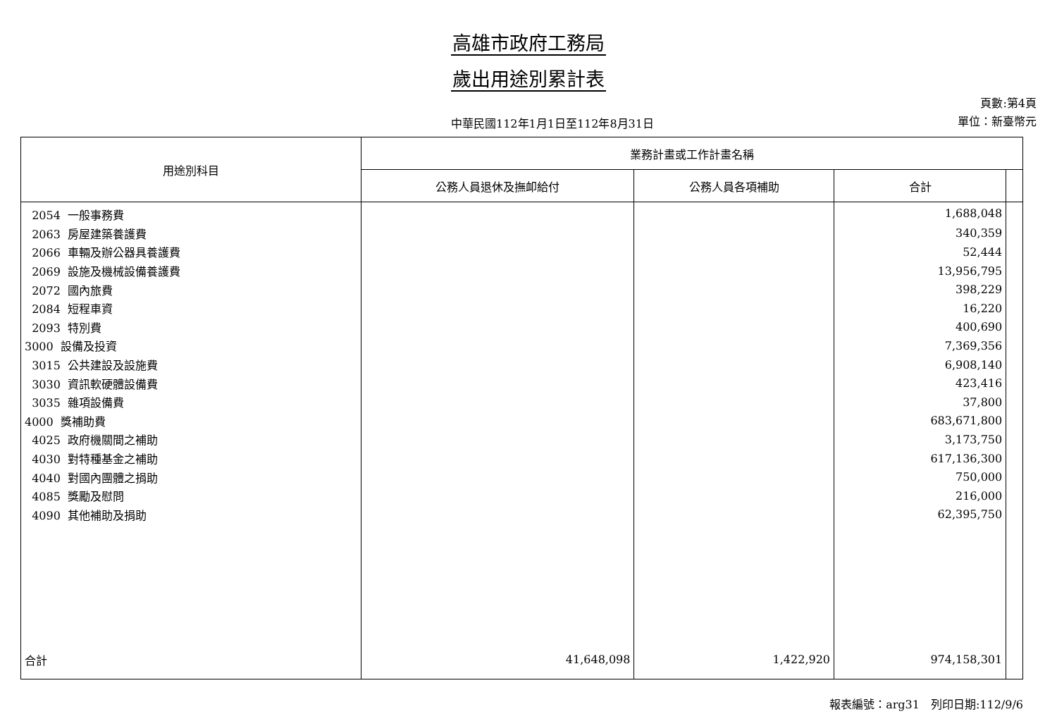高雄市政府工務局
歲出用途別累計表
中華民國112年1月1日至112年8月31日
頁數:第4頁
單位：新臺幣元
| 用途別科目 | 業務計畫或工作計畫名稱 | | | |
| --- | --- | --- | --- | --- |
| | 公務人員退休及撫卹給付 | 公務人員各項補助 | 合計 | |
| 2054 一般事務費 | | | 1,688,048 | |
| 2063 房屋建築養護費 | | | 340,359 | |
| 2066 車輛及辦公器具養護費 | | | 52,444 | |
| 2069 設施及機械設備養護費 | | | 13,956,795 | |
| 2072 國內旅費 | | | 398,229 | |
| 2084 短程車資 | | | 16,220 | |
| 2093 特別費 | | | 400,690 | |
| 3000 設備及投資 | | | 7,369,356 | |
| 3015 公共建設及設施費 | | | 6,908,140 | |
| 3030 資訊軟硬體設備費 | | | 423,416 | |
| 3035 雜項設備費 | | | 37,800 | |
| 4000 獎補助費 | | | 683,671,800 | |
| 4025 政府機關間之補助 | | | 3,173,750 | |
| 4030 對特種基金之補助 | | | 617,136,300 | |
| 4040 對國內團體之捐助 | | | 750,000 | |
| 4085 獎勵及慰問 | | | 216,000 | |
| 4090 其他補助及捐助 | | | 62,395,750 | |
| 合計 | 41,648,098 | 1,422,920 | 974,158,301 | |
報表編號：arg31　列印日期:112/9/6